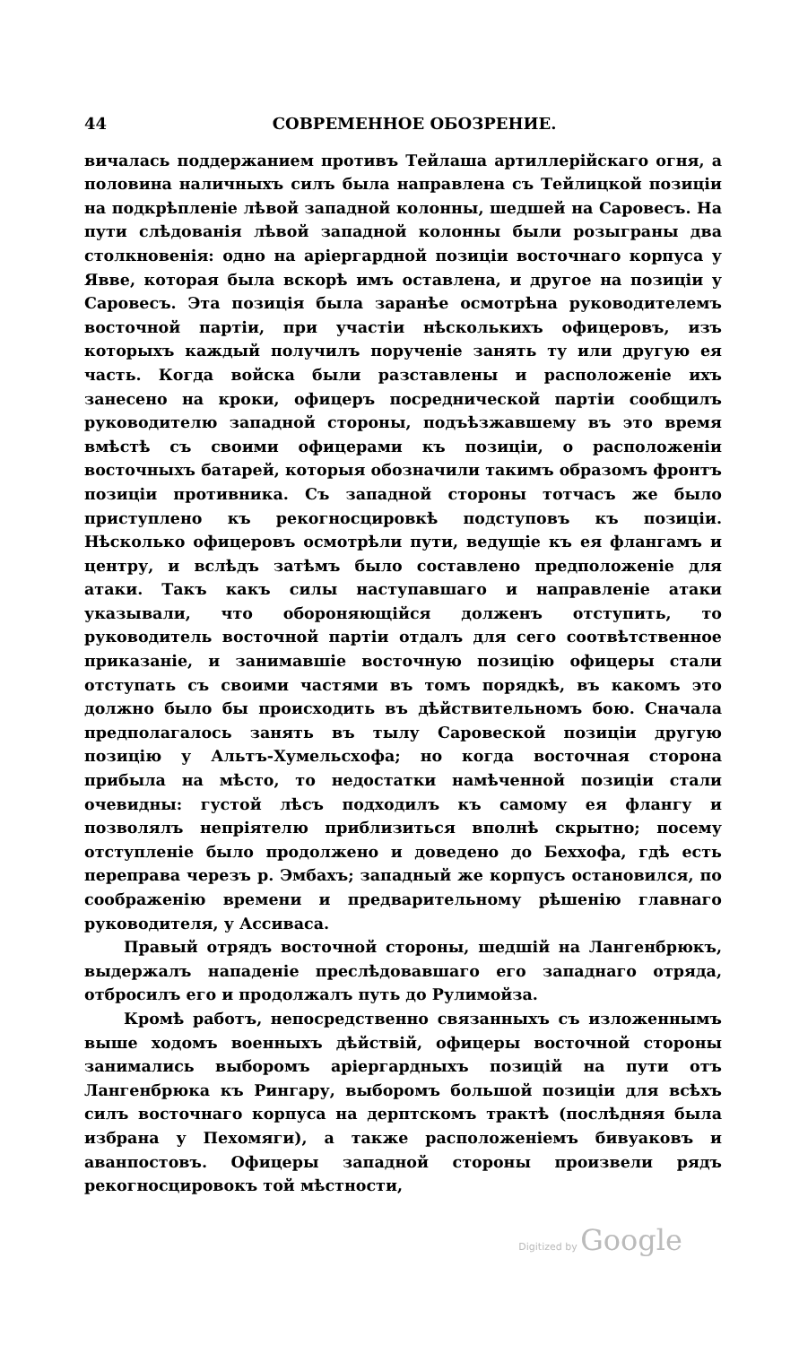44 СОВРЕМЕННОЕ ОБОЗРЕНИЕ.
вичалась поддержанием противъ Тейлаша артиллерійскаго огня, а половина наличныхъ силъ была направлена съ Тейлицкой позиціи на подкрѣпленіе лѣвой западной колонны, шедшей на Саровесъ. На пути слѣдованія лѣвой западной колонны были розыграны два столкновенія: одно на аріергардной позиціи восточнаго корпуса у Явве, которая была вскорѣ имъ оставлена, и другое на позиціи у Саровесъ. Эта позиція была заранѣе осмотрѣна руководителемъ восточной партіи, при участіи нѣсколькихъ офицеровъ, изъ которыхъ каждый получилъ порученіе занять ту или другую ея часть. Когда войска были разставлены и расположеніе ихъ занесено на кроки, офицеръ посреднической партіи сообщилъ руководителю западной стороны, подъѣзжавшему въ это время вмѣстѣ съ своими офицерами къ позиціи, о расположеніи восточныхъ батарей, которыя обозначили такимъ образомъ фронтъ позиціи противника. Съ западной стороны тотчасъ же было приступлено къ рекогносцировкѣ подступовъ къ позиціи. Нѣсколько офицеровъ осмотрѣли пути, ведущіе къ ея флангамъ и центру, и вслѣдъ затѣмъ было составлено предположеніе для атаки. Такъ какъ силы наступавшаго и направленіе атаки указывали, что обороняющійся долженъ отступить, то руководитель восточной партіи отдалъ для сего соотвѣтственное приказаніе, и занимавшіе восточную позицію офицеры стали отступать съ своими частями въ томъ порядкѣ, въ какомъ это должно было бы происходить въ дѣйствительномъ бою. Сначала предполагалось занять въ тылу Саровеской позиціи другую позицію у Альтъ-Хумельсхофа; но когда восточная сторона прибыла на мѣсто, то недостатки намѣченной позиціи стали очевидны: густой лѣсъ подходилъ къ самому ея флангу и позволялъ непріятелю приблизиться вполнѣ скрытно; посему отступленіе было продолжено и доведено до Беххофа, гдѣ есть переправа черезъ р. Эмбахъ; западный же корпусъ остановился, по соображенію времени и предварительному рѣшенію главнаго руководителя, у Ассиваса.
Правый отрядъ восточной стороны, шедшій на Лангенбрюкъ, выдержалъ нападеніе преслѣдовавшаго его западнаго отряда, отбросилъ его и продолжалъ путь до Рулимойза.
Кромѣ работъ, непосредственно связанныхъ съ изложеннымъ выше ходомъ военныхъ дѣйствій, офицеры восточной стороны занимались выборомъ аріергардныхъ позицій на пути отъ Лангенбрюка къ Рингару, выборомъ большой позиціи для всѣхъ силъ восточнаго корпуса на дерптскомъ трактѣ (послѣдняя была избрана у Пехомяги), а также расположеніемъ бивуаковъ и аванпостовъ. Офицеры западной стороны произвели рядъ рекогносцировокъ той мѣстности,
Digitized by Google